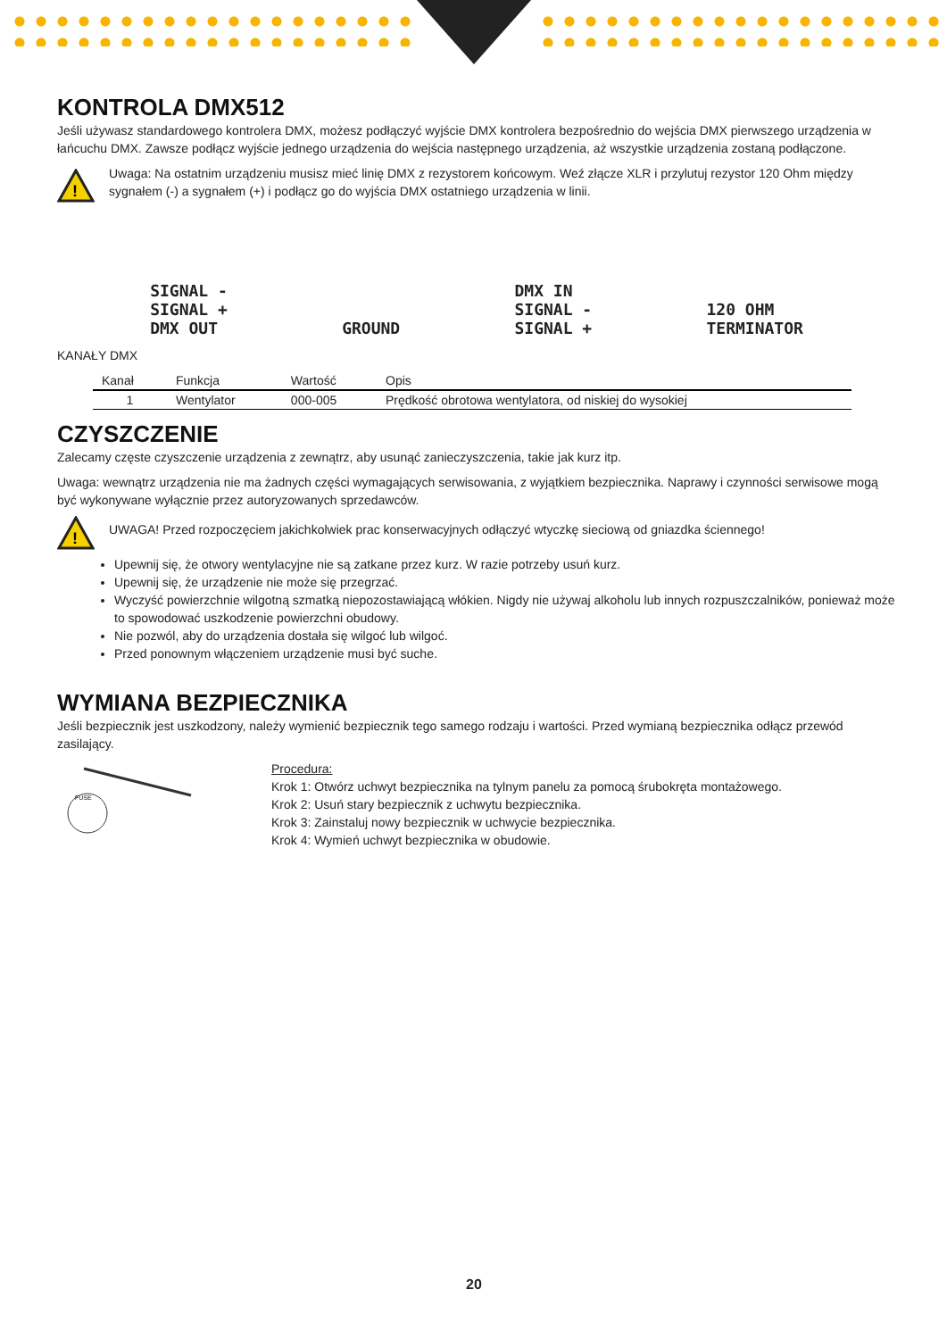KONTROLA DMX512
Jeśli używasz standardowego kontrolera DMX, możesz podłączyć wyjście DMX kontrolera bezpośrednio do wejścia DMX pierwszego urządzenia w łańcuchu DMX. Zawsze podłącz wyjście jednego urządzenia do wejścia następnego urządzenia, aż wszystkie urządzenia zostaną podłączone.
!
Uwaga: Na ostatnim urządzeniu musisz mieć linię DMX z rezystorem końcowym. Weź złącze XLR i przylutuj rezystor 120 Ohm między sygnałem (-) a sygnałem (+) i podłącz go do wyjścia DMX ostatniego urządzenia w linii.
SIGNAL -
SIGNAL +
DMX OUT
GROUND
DMX IN
SIGNAL -
SIGNAL +
120 OHM
TERMINATOR
KANAŁY DMX
| Kanał | Funkcja | Wartość | Opis |
| --- | --- | --- | --- |
| 1 | Wentylator | 000-005 | Prędkość obrotowa wentylatora, od niskiej do wysokiej |
CZYSZCZENIE
Zalecamy częste czyszczenie urządzenia z zewnątrz, aby usunąć zanieczyszczenia, takie jak kurz itp.
Uwaga: wewnątrz urządzenia nie ma żadnych części wymagających serwisowania, z wyjątkiem bezpiecznika. Naprawy i czynności serwisowe mogą być wykonywane wyłącznie przez autoryzowanych sprzedawców.
!
UWAGA! Przed rozpoczęciem jakichkolwiek prac konserwacyjnych odłączyć wtyczkę sieciową od gniazdka ściennego!
Upewnij się, że otwory wentylacyjne nie są zatkane przez kurz. W razie potrzeby usuń kurz.
Upewnij się, że urządzenie nie może się przegrzać.
Wyczyść powierzchnie wilgotną szmatką niepozostawiającą włókien. Nigdy nie używaj alkoholu lub innych rozpuszczalników, ponieważ może to spowodować uszkodzenie powierzchni obudowy.
Nie pozwól, aby do urządzenia dostała się wilgoć lub wilgoć.
Przed ponownym włączeniem urządzenie musi być suche.
WYMIANA BEZPIECZNIKA
Jeśli bezpiecznik jest uszkodzony, należy wymienić bezpiecznik tego samego rodzaju i wartości. Przed wymianą bezpiecznika odłącz przewód zasilający.
FUSE
Procedura:
Krok 1: Otwórz uchwyt bezpiecznika na tylnym panelu za pomocą śrubokręta montażowego.
Krok 2: Usuń stary bezpiecznik z uchwytu bezpiecznika.
Krok 3: Zainstaluj nowy bezpiecznik w uchwycie bezpiecznika.
Krok 4: Wymień uchwyt bezpiecznika w obudowie.
20